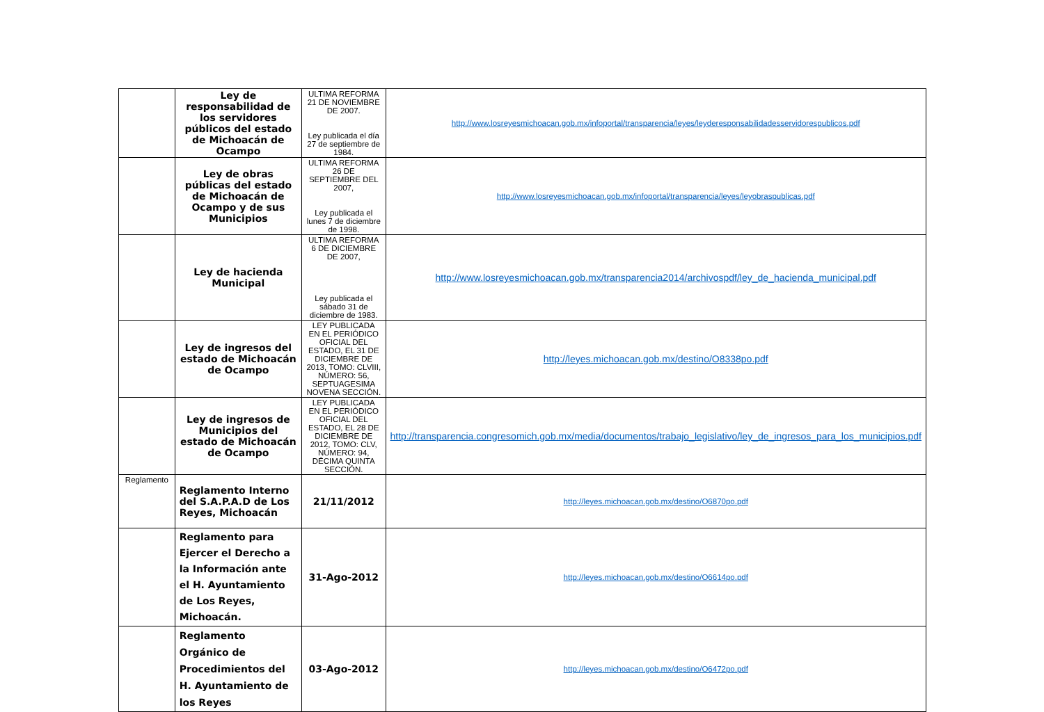| | Ley de responsabilidad de los servidores públicos del estado de Michoacán de Ocampo | ULTIMA REFORMA 21 DE NOVIEMBRE DE 2007. Ley publicada el día 27 de septiembre de 1984. | http://www.losreyesmichoacan.gob.mx/infoportal/transparencia/leyes/leyderesponsabilidadesservidorespublicos.pdf |
| | Ley de obras públicas del estado de Michoacán de Ocampo y de sus Municipios | ULTIMA REFORMA 26 DE SEPTIEMBRE DEL 2007, Ley publicada el lunes 7 de diciembre de 1998. | http://www.losreyesmichoacan.gob.mx/infoportal/transparencia/leyes/leyobraspublicas.pdf |
| | Ley de hacienda Municipal | ULTIMA REFORMA 6 DE DICIEMBRE DE 2007, Ley publicada el sábado 31 de diciembre de 1983. | http://www.losreyesmichoacan.gob.mx/transparencia2014/archivospdf/ley_de_hacienda_municipal.pdf |
| | Ley de ingresos del estado de Michoacán de Ocampo | LEY PUBLICADA EN EL PERIÓDICO OFICIAL DEL ESTADO, EL 31 DE DICIEMBRE DE 2013, TOMO: CLVIII, NÚMERO: 56, SEPTUAGESIMA NOVENA SECCIÓN. | http://leyes.michoacan.gob.mx/destino/O8338po.pdf |
| | Ley de ingresos de Municipios del estado de Michoacán de Ocampo | LEY PUBLICADA EN EL PERIÓDICO OFICIAL DEL ESTADO, EL 28 DE DICIEMBRE DE 2012, TOMO: CLV, NÚMERO: 94, DÉCIMA QUINTA SECCIÓN. | http://transparencia.congresomich.gob.mx/media/documentos/trabajo_legislativo/ley_de_ingresos_para_los_municipios.pdf |
| Reglamento | Reglamento Interno del S.A.P.A.D de Los Reyes, Michoacán | 21/11/2012 | http://leyes.michoacan.gob.mx/destino/O6870po.pdf |
| | Reglamento para Ejercer el Derecho a la Información ante el H. Ayuntamiento de Los Reyes, Michoacán. | 31-Ago-2012 | http://leyes.michoacan.gob.mx/destino/O6614po.pdf |
| | Reglamento Orgánico de Procedimientos del H. Ayuntamiento de los Reyes | 03-Ago-2012 | http://leyes.michoacan.gob.mx/destino/O6472po.pdf |